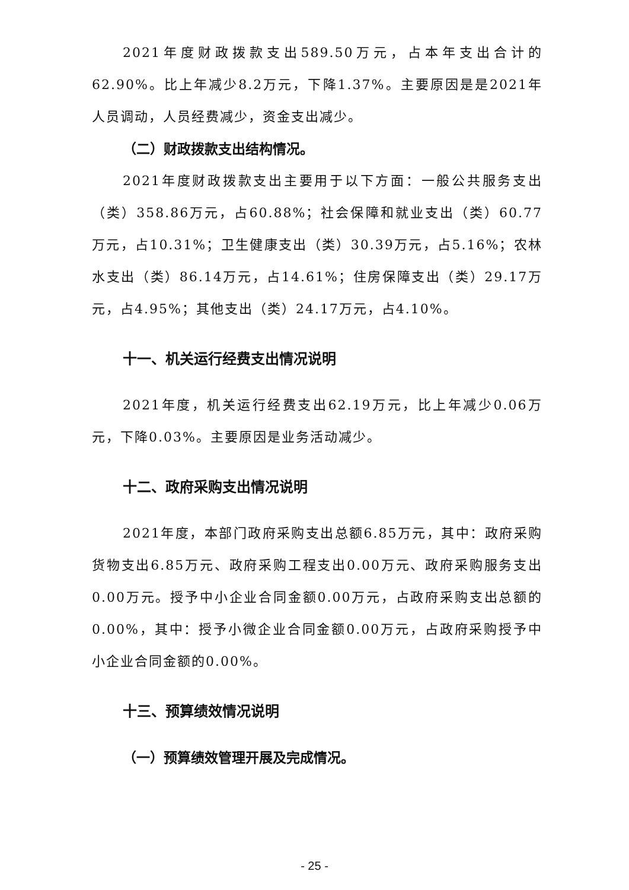2021年度财政拨款支出589.50万元，占本年支出合计的62.90%。比上年减少8.2万元，下降1.37%。主要原因是是2021年人员调动，人员经费减少，资金支出减少。
（二）财政拨款支出结构情况。
2021年度财政拨款支出主要用于以下方面：一般公共服务支出（类）358.86万元，占60.88%；社会保障和就业支出（类）60.77万元，占10.31%；卫生健康支出（类）30.39万元，占5.16%；农林水支出（类）86.14万元，占14.61%；住房保障支出（类）29.17万元，占4.95%；其他支出（类）24.17万元，占4.10%。
十一、机关运行经费支出情况说明
2021年度，机关运行经费支出62.19万元，比上年减少0.06万元，下降0.03%。主要原因是业务活动减少。
十二、政府采购支出情况说明
2021年度，本部门政府采购支出总额6.85万元，其中：政府采购货物支出6.85万元、政府采购工程支出0.00万元、政府采购服务支出0.00万元。授予中小企业合同金额0.00万元，占政府采购支出总额的0.00%，其中：授予小微企业合同金额0.00万元，占政府采购授予中小企业合同金额的0.00%。
十三、预算绩效情况说明
（一）预算绩效管理开展及完成情况。
- 25 -